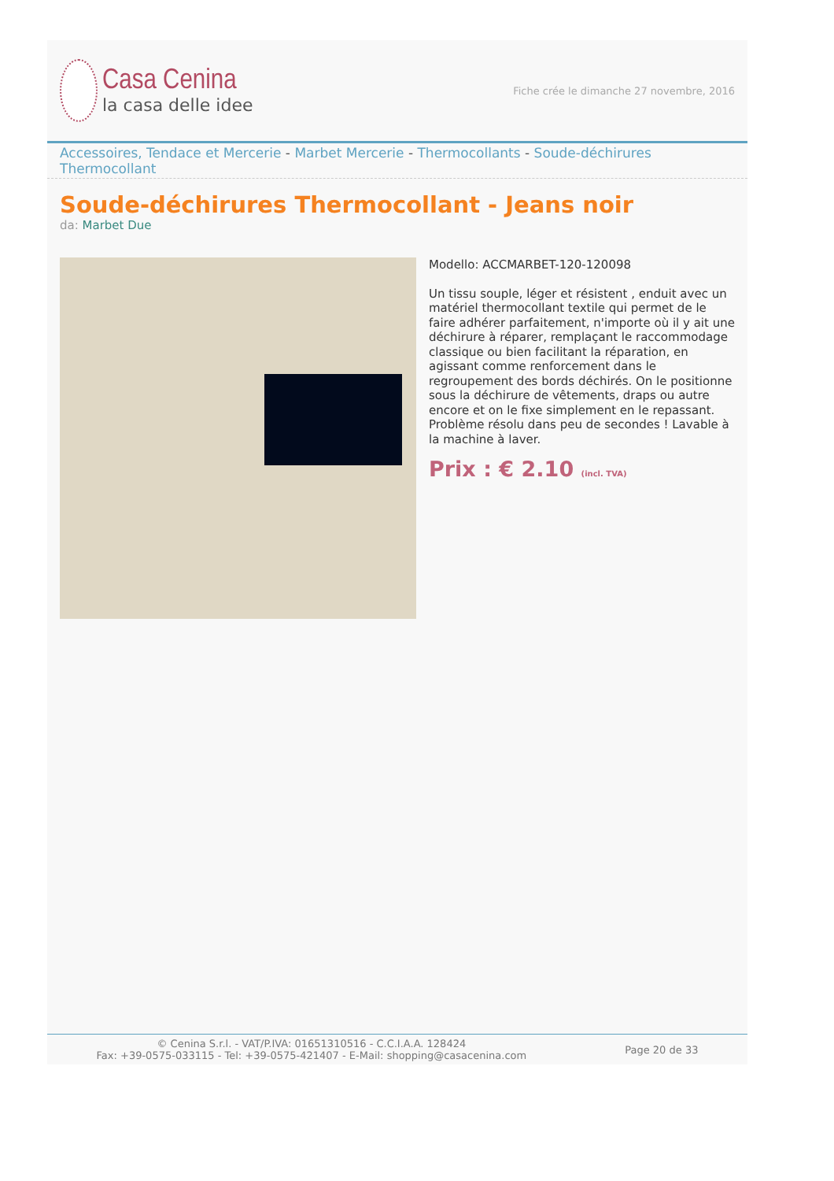Casa Cenina
la casa delle idee
Fiche crée le dimanche 27 novembre, 2016
Accessoires, Tendace et Mercerie - Marbet Mercerie - Thermocollants - Soude-déchirures Thermocollant
Soude-déchirures Thermocollant - Jeans noir
da: Marbet Due
Modello: ACCMARBET-120-120098
Un tissu souple, léger et résistent , enduit avec un matériel thermocollant textile qui permet de le faire adhérer parfaitement, n'importe où il y ait une déchirure à réparer, remplaçant le raccommodage classique ou bien facilitant la réparation, en agissant comme renforcement dans le regroupement des bords déchirés. On le positionne sous la déchirure de vêtements, draps ou autre encore et on le fixe simplement en le repassant. Problème résolu dans peu de secondes ! Lavable à la machine à laver.
Prix : € 2.10 (incl. TVA)
© Cenina S.r.l. - VAT/P.IVA: 01651310516 - C.C.I.A.A. 128424
Fax: +39-0575-033115 - Tel: +39-0575-421407 - E-Mail: shopping@casacenina.com
Page 20 de 33